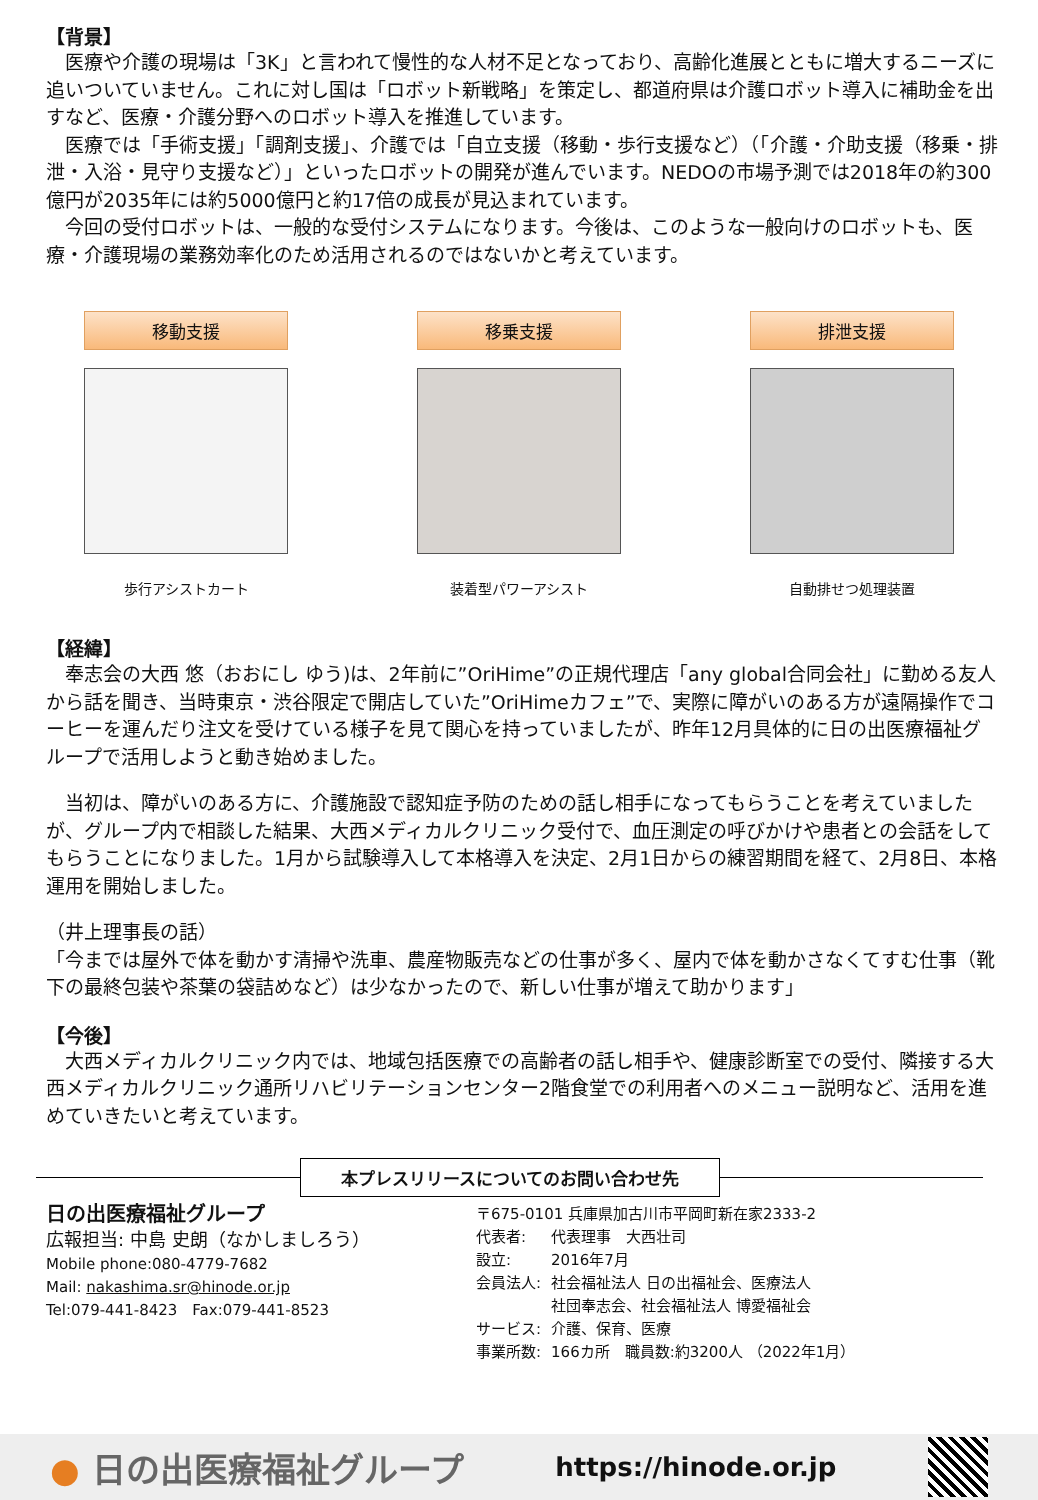【背景】
　医療や介護の現場は「3K」と言われて慢性的な人材不足となっており、高齢化進展とともに増大するニーズに追いついていません。これに対し国は「ロボット新戦略」を策定し、都道府県は介護ロボット導入に補助金を出すなど、医療・介護分野へのロボット導入を推進しています。
　医療では「手術支援」「調剤支援」、介護では「自立支援（移動・歩行支援など）（「介護・介助支援（移乗・排泄・入浴・見守り支援など）」といったロボットの開発が進んでいます。NEDOの市場予測では2018年の約300億円が2035年には約5000億円と約17倍の成長が見込まれています。
　今回の受付ロボットは、一般的な受付システムになります。今後は、このような一般向けのロボットも、医療・介護現場の業務効率化のため活用されるのではないかと考えています。
移動支援
歩行アシストカート
移乗支援
装着型パワーアシスト
排泄支援
自動排せつ処理装置
【経緯】
　奉志会の大西 悠（おおにし ゆう)は、2年前に”OriHime”の正規代理店「any global合同会社」に勤める友人から話を聞き、当時東京・渋谷限定で開店していた”OriHimeカフェ”で、実際に障がいのある方が遠隔操作でコーヒーを運んだり注文を受けている様子を見て関心を持っていましたが、昨年12月具体的に日の出医療福祉グループで活用しようと動き始めました。
　当初は、障がいのある方に、介護施設で認知症予防のための話し相手になってもらうことを考えていましたが、グループ内で相談した結果、大西メディカルクリニック受付で、血圧測定の呼びかけや患者との会話をしてもらうことになりました。1月から試験導入して本格導入を決定、2月1日からの練習期間を経て、2月8日、本格運用を開始しました。
（井上理事長の話）
「今までは屋外で体を動かす清掃や洗車、農産物販売などの仕事が多く、屋内で体を動かさなくてすむ仕事（靴下の最終包装や茶葉の袋詰めなど）は少なかったので、新しい仕事が増えて助かります」
【今後】
　大西メディカルクリニック内では、地域包括医療での高齢者の話し相手や、健康診断室での受付、隣接する大西メディカルクリニック通所リハビリテーションセンター2階食堂での利用者へのメニュー説明など、活用を進めていきたいと考えています。
本プレスリリースについてのお問い合わせ先
日の出医療福祉グループ
広報担当: 中島 史朗（なかしましろう）
Mobile phone:080-4779-7682
Mail: nakashima.sr@hinode.or.jp
Tel:079-441-8423　Fax:079-441-8523
〒675-0101 兵庫県加古川市平岡町新在家2333-2
| 代表者: | 代表理事 大西壮司 |
| 設立: | 2016年7月 |
| 会員法人: | 社会福祉法人 日の出福祉会、医療法人 社団奉志会、社会福祉法人 博愛福祉会 |
| サービス: | 介護、保育、医療 |
| 事業所数: | 166カ所 職員数:約3200人 （2022年1月） |
● 日の出医療福祉グループ https://hinode.or.jp